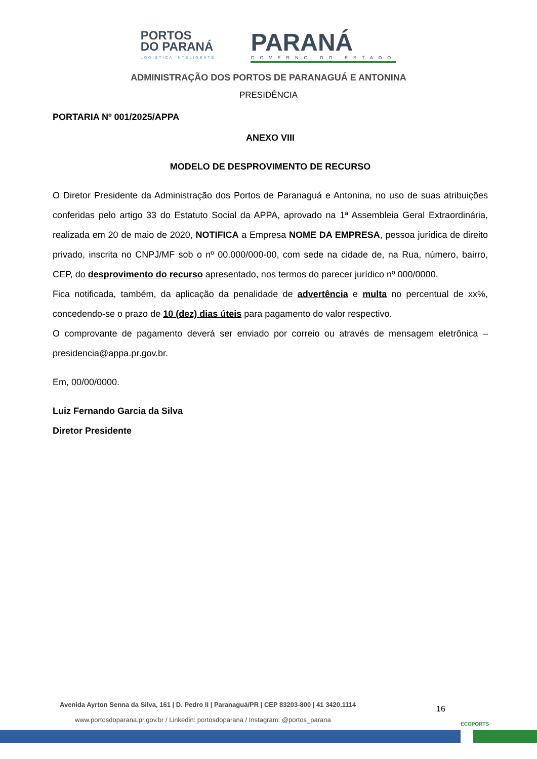PORTOS
DO PARANÁ
LOGÍSTICA INTELIGENTE
PARANÁ
GOVERNO DO ESTADO
ADMINISTRAÇÃO DOS PORTOS DE PARANAGUÁ E ANTONINA
PRESIDÊNCIA
PORTARIA Nº 001/2025/APPA
ANEXO VIII
MODELO DE DESPROVIMENTO DE RECURSO
O Diretor Presidente da Administração dos Portos de Paranaguá e Antonina, no uso de suas atribuições conferidas pelo artigo 33 do Estatuto Social da APPA, aprovado na 1ª Assembleia Geral Extraordinária, realizada em 20 de maio de 2020, NOTIFICA a Empresa NOME DA EMPRESA, pessoa jurídica de direito privado, inscrita no CNPJ/MF sob o nº 00.000/000-00, com sede na cidade de, na Rua, número, bairro, CEP, do desprovimento do recurso apresentado, nos termos do parecer jurídico nº 000/0000.
Fica notificada, também, da aplicação da penalidade de advertência e multa no percentual de xx%, concedendo-se o prazo de 10 (dez) dias úteis para pagamento do valor respectivo.
O comprovante de pagamento deverá ser enviado por correio ou através de mensagem eletrônica – presidencia@appa.pr.gov.br.
Em, 00/00/0000.
Luiz Fernando Garcia da Silva
Diretor Presidente
Avenida Ayrton Senna da Silva, 161 | D. Pedro II | Paranaguá/PR | CEP 83203-800 | 41 3420.1114
www.portosdoparana.pr.gov.br / Linkedin: portosdoparana / Instagram: @portos_parana
16
ECOPORTS